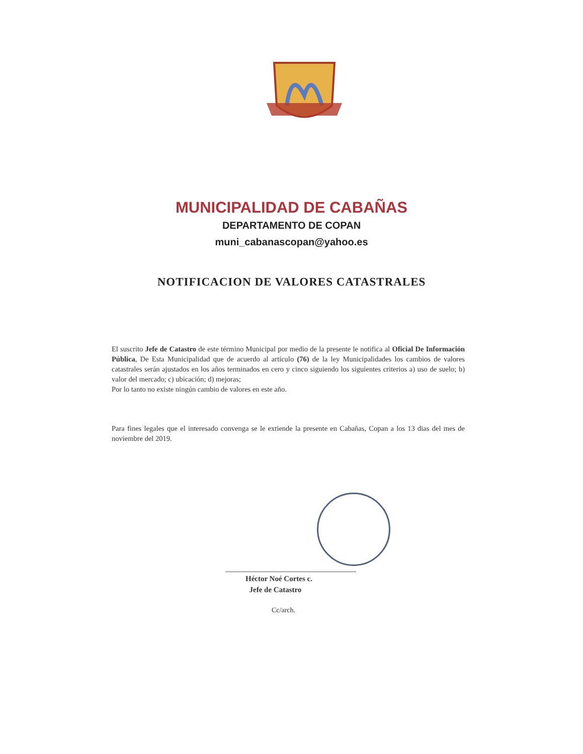MUNICIPALIDAD DE CABAÑAS
DEPARTAMENTO DE COPAN
muni_cabanascopan@yahoo.es
NOTIFICACION DE VALORES CATASTRALES
El suscrito Jefe de Catastro de este término Municipal por medio de la presente le notifica al Oficial De Información Pública, De Esta Municipalidad que de acuerdo al artículo (76) de la ley Municipalidades los cambios de valores catastrales serán ajustados en los años terminados en cero y cinco siguiendo los siguientes criterios a) uso de suelo; b) valor del mercado; c) ubicación; d) mejoras;
Por lo tanto no existe ningún cambio de valores en este año.
Para fines legales que el interesado convenga se le extiende la presente en Cabañas, Copan a los 13 dias del mes de noviembre del 2019.
Héctor Noé Cortes c.
Jefe de Catastro
Cc/arch.